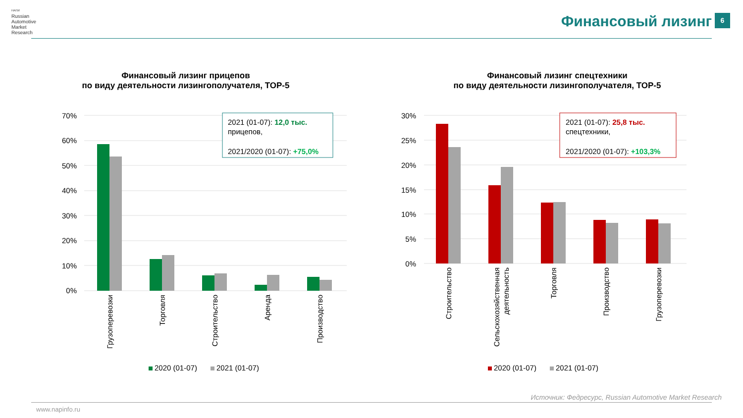НАПИ
Russian
Automotive
Market
Research
Финансовый лизинг 6
Финансовый лизинг прицепов
по виду деятельности лизингополучателя, ТОР-5
70%
60%
50%
40%
30%
20%
10%
0%
Грузоперевозки
Торговля
Строительство
Аренда
Производство
2021 (01-07): 12,0 тыс.
прицепов,
2021/2020 (01-07): +75,0%
2020 (01-07)
2021 (01-07)
Финансовый лизинг спецтехники
по виду деятельности лизингополучателя, ТОР-5
30%
25%
20%
15%
10%
5%
0%
Строительство
Сельскохозяйственная
деятельность
Торговля
Производство
Грузоперевозки
2021 (01-07): 25,8 тыс.
спецтехники,
2021/2020 (01-07): +103,3%
2020 (01-07)
2021 (01-07)
Источник: Федресурс, Russian Automotive Market Research
www.napinfo.ru